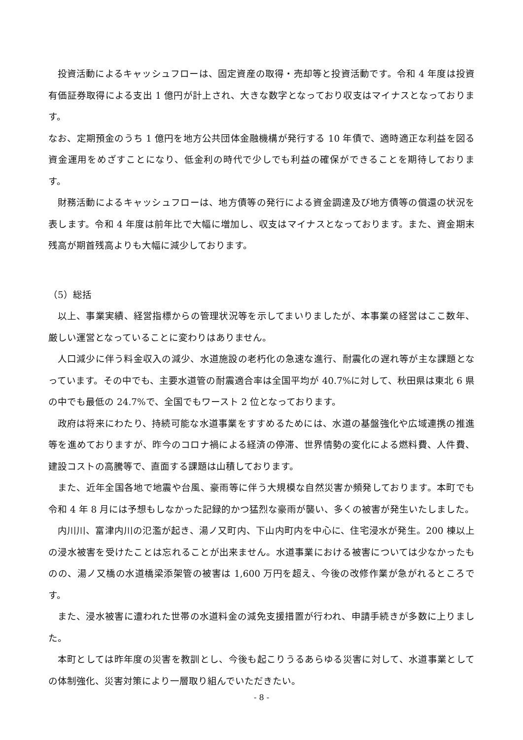投資活動によるキャッシュフローは、固定資産の取得・売却等と投資活動です。令和 4 年度は投資有価証券取得による支出 1 億円が計上され、大きな数字となっており収支はマイナスとなっております。
なお、定期預金のうち 1 億円を地方公共団体金融機構が発行する 10 年債で、適時適正な利益を図る資金運用をめざすことになり、低金利の時代で少しでも利益の確保ができることを期待しております。
財務活動によるキャッシュフローは、地方債等の発行による資金調達及び地方債等の償還の状況を表します。令和 4 年度は前年比で大幅に増加し、収支はマイナスとなっております。また、資金期末残高が期首残高よりも大幅に減少しております。
（5）総括
以上、事業実績、経営指標からの管理状況等を示してまいりましたが、本事業の経営はここ数年、厳しい運営となっていることに変わりはありません。
人口減少に伴う料金収入の減少、水道施設の老朽化の急速な進行、耐震化の遅れ等が主な課題となっています。その中でも、主要水道管の耐震適合率は全国平均が 40.7%に対して、秋田県は東北 6 県の中でも最低の 24.7%で、全国でもワースト 2 位となっております。
政府は将来にわたり、持続可能な水道事業をすすめるためには、水道の基盤強化や広域連携の推進等を進めておりますが、昨今のコロナ禍による経済の停滞、世界情勢の変化による燃料費、人件費、建設コストの高騰等で、直面する課題は山積しております。
また、近年全国各地で地震や台風、豪雨等に伴う大規模な自然災害か頻発しております。本町でも令和 4 年 8 月には予想もしなかった記録的かつ猛烈な豪雨が襲い、多くの被害が発生いたしました。
内川川、富津内川の氾濫が起き、湯ノ又町内、下山内町内を中心に、住宅浸水が発生。200 棟以上の浸水被害を受けたことは忘れることが出来ません。水道事業における被害については少なかったものの、湯ノ又橋の水道橋梁添架管の被害は 1,600 万円を超え、今後の改修作業が急がれるところです。
また、浸水被害に遭われた世帯の水道料金の減免支援措置が行われ、申請手続きが多数に上りました。
本町としては昨年度の災害を教訓とし、今後も起こりうるあらゆる災害に対して、水道事業としての体制強化、災害対策により一層取り組んでいただきたい。
- 8 -